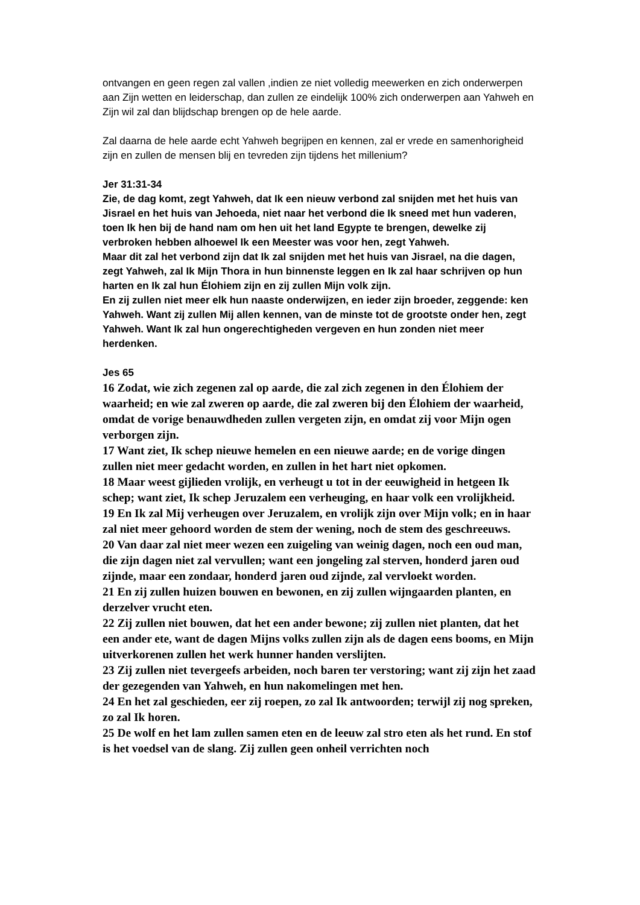ontvangen en geen regen zal vallen ,indien ze niet volledig meewerken en zich onderwerpen aan Zijn wetten en leiderschap, dan zullen ze eindelijk 100% zich onderwerpen aan Yahweh en Zijn wil zal dan blijdschap brengen op de hele aarde.
Zal daarna de hele aarde echt Yahweh begrijpen en kennen, zal er vrede en samenhorigheid zijn en zullen de mensen blij en tevreden zijn tijdens het millenium?
Jer 31:31-34
Zie, de dag komt, zegt Yahweh, dat Ik een nieuw verbond zal snijden met het huis van Jisrael en het huis van Jehoeda, niet naar het verbond die Ik sneed met hun vaderen, toen Ik hen bij de hand nam om hen uit het land Egypte te brengen, dewelke zij verbroken hebben alhoewel Ik een Meester was voor hen, zegt Yahweh.
Maar dit zal het verbond zijn dat Ik zal snijden met het huis van Jisrael, na die dagen, zegt Yahweh, zal Ik Mijn Thora in hun binnenste leggen en Ik zal haar schrijven op hun harten en Ik zal hun Élohiem zijn en zij zullen Mijn volk zijn.
En zij zullen niet meer elk hun naaste onderwijzen, en ieder zijn broeder, zeggende: ken Yahweh. Want zij zullen Mij allen kennen, van de minste tot de grootste onder hen, zegt Yahweh. Want Ik zal hun ongerechtigheden vergeven en hun zonden niet meer herdenken.
Jes 65
16 Zodat, wie zich zegenen zal op aarde, die zal zich zegenen in den Élohiem der waarheid; en wie zal zweren op aarde, die zal zweren bij den Élohiem der waarheid, omdat de vorige benauwdheden zullen vergeten zijn, en omdat zij voor Mijn ogen verborgen zijn.
17 Want ziet, Ik schep nieuwe hemelen en een nieuwe aarde; en de vorige dingen zullen niet meer gedacht worden, en zullen in het hart niet opkomen.
18 Maar weest gijlieden vrolijk, en verheugt u tot in der eeuwigheid in hetgeen Ik schep; want ziet, Ik schep Jeruzalem een verheuging, en haar volk een vrolijkheid.
19 En Ik zal Mij verheugen over Jeruzalem, en vrolijk zijn over Mijn volk; en in haar zal niet meer gehoord worden de stem der wening, noch de stem des geschreeuws.
20 Van daar zal niet meer wezen een zuigeling van weinig dagen, noch een oud man, die zijn dagen niet zal vervullen; want een jongeling zal sterven, honderd jaren oud zijnde, maar een zondaar, honderd jaren oud zijnde, zal vervloekt worden.
21 En zij zullen huizen bouwen en bewonen, en zij zullen wijngaarden planten, en derzelver vrucht eten.
22 Zij zullen niet bouwen, dat het een ander bewone; zij zullen niet planten, dat het een ander ete, want de dagen Mijns volks zullen zijn als de dagen eens booms, en Mijn uitverkorenen zullen het werk hunner handen verslijten.
23 Zij zullen niet tevergeefs arbeiden, noch baren ter verstoring; want zij zijn het zaad der gezegenden van Yahweh, en hun nakomelingen met hen.
24 En het zal geschieden, eer zij roepen, zo zal Ik antwoorden; terwijl zij nog spreken, zo zal Ik horen.
25 De wolf en het lam zullen samen eten en de leeuw zal stro eten als het rund. En stof is het voedsel van de slang. Zij zullen geen onheil verrichten noch